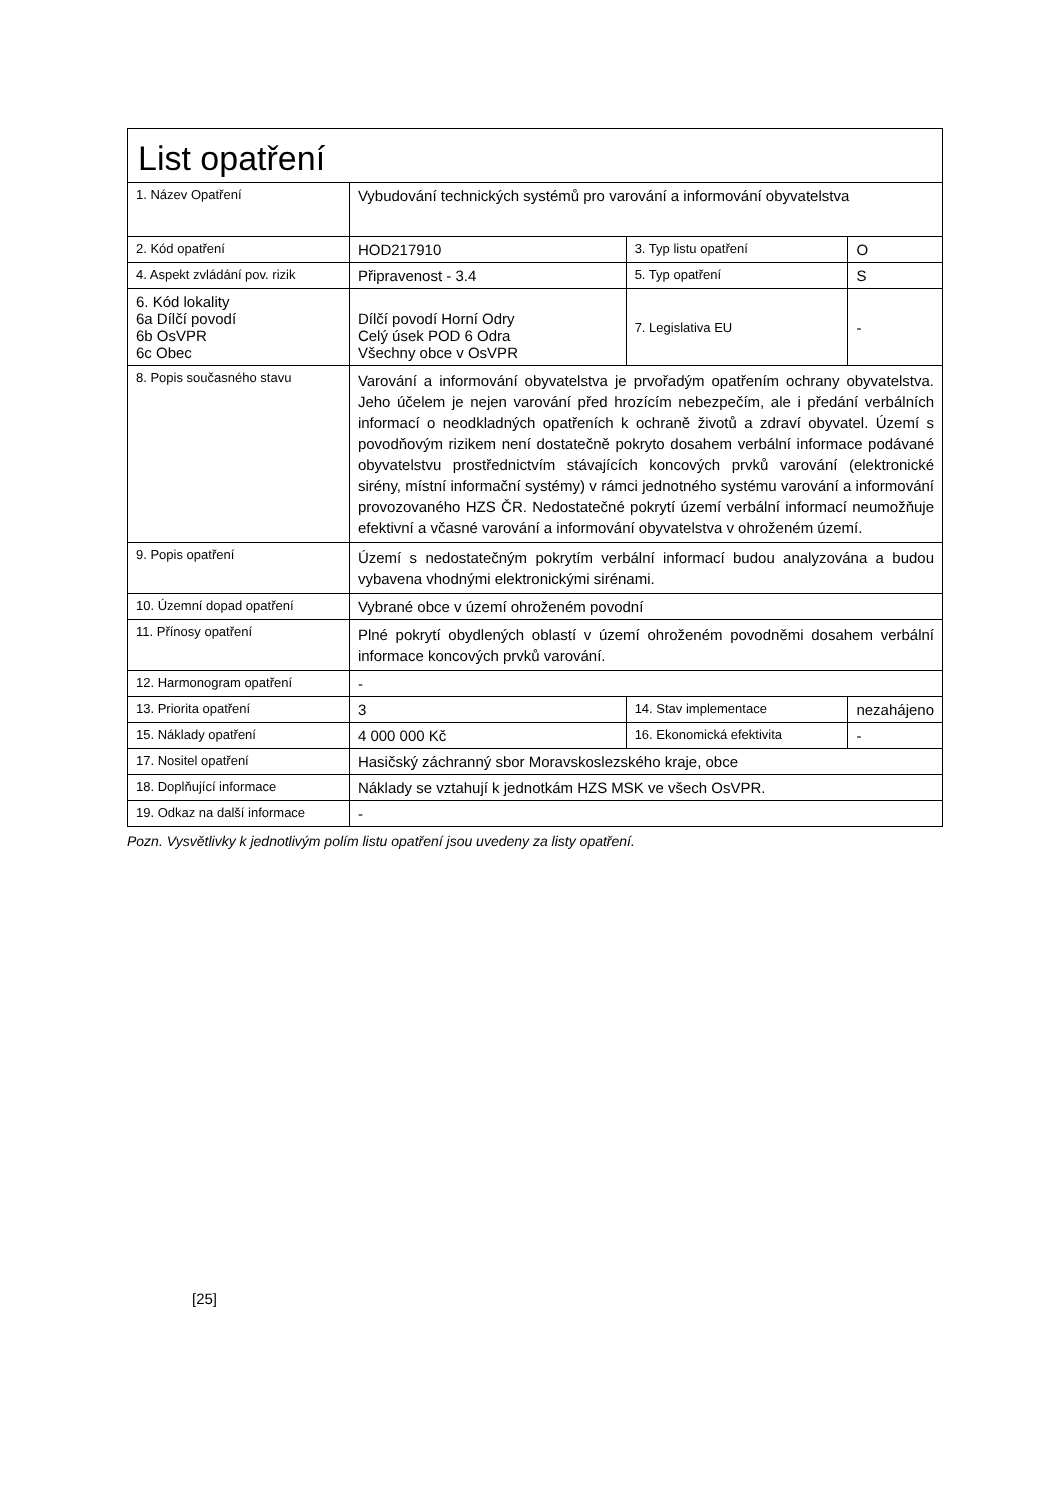| List opatření | | | |
| 1. Název Opatření | Vybudování technických systémů pro varování a informování obyvatelstva | | |
| 2. Kód opatření | HOD217910 | 3. Typ listu opatření | O |
| 4. Aspekt zvládání pov. rizik | Připravenost - 3.4 | 5. Typ opatření | S |
| 6. Kód lokality 6a Dílčí povodí 6b OsVPR 6c Obec | Dílčí povodí Horní Odry Celý úsek POD 6 Odra Všechny obce v OsVPR | 7. Legislativa EU | - |
| 8. Popis současného stavu | Varování a informování obyvatelstva je prvořadým opatřením ochrany obyvatelstva. Jeho účelem je nejen varování před hrozícím nebezpečím, ale i předání verbálních informací o neodkladných opatřeních k ochraně životů a zdraví obyvatel. Území s povodňovým rizikem není dostatečně pokryto dosahem verbální informace podávané obyvatelstvu prostřednictvím stávajících koncových prvků varování (elektronické sirény, místní informační systémy) v rámci jednotného systému varování a informování provozovaného HZS ČR. Nedostatečné pokrytí území verbální informací neumožňuje efektivní a včasné varování a informování obyvatelstva v ohroženém území. | | |
| 9. Popis opatření | Území s nedostatečným pokrytím verbální informací budou analyzována a budou vybavena vhodnými elektronickými sirénami. | | |
| 10. Územní dopad opatření | Vybrané obce v území ohroženém povodní | | |
| 11. Přínosy opatření | Plné pokrytí obydlených oblastí v území ohroženém povodněmi dosahem verbální informace koncových prvků varování. | | |
| 12. Harmonogram opatření | - | | |
| 13. Priorita opatření | 3 | 14. Stav implementace | nezahájeno |
| 15. Náklady opatření | 4 000 000 Kč | 16. Ekonomická efektivita | - |
| 17. Nositel opatření | Hasičský záchranný sbor Moravskoslezského kraje, obce | | |
| 18. Doplňující informace | Náklady se vztahují k jednotkám HZS MSK ve všech OsVPR. | | |
| 19. Odkaz na další informace | - | | |
Pozn. Vysvětlivky k jednotlivým polím listu opatření jsou uvedeny za listy opatření.
[25]